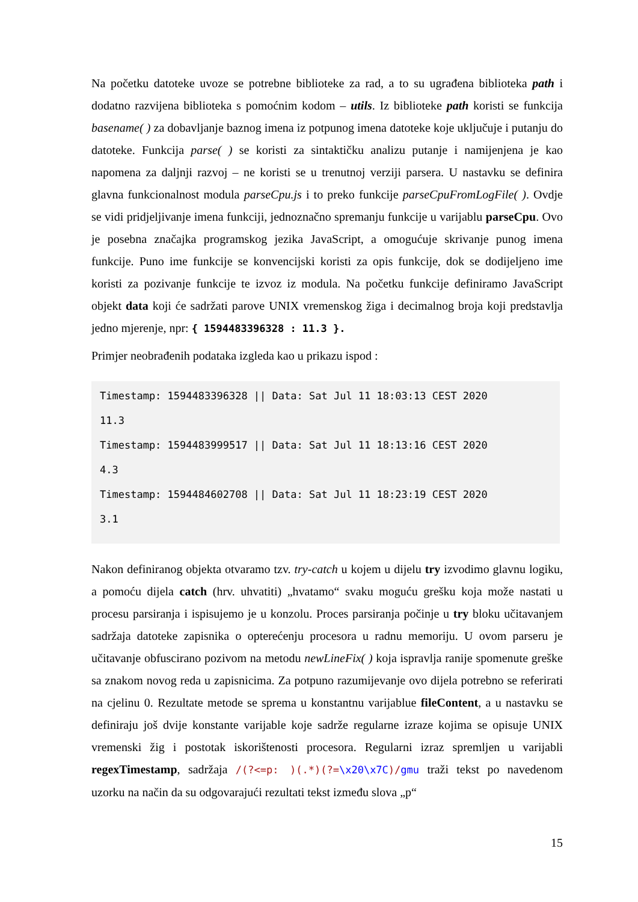Na početku datoteke uvoze se potrebne biblioteke za rad, a to su ugrađena biblioteka path i dodatno razvijena biblioteka s pomoćnim kodom – utils. Iz biblioteke path koristi se funkcija basename( ) za dobavljanje baznog imena iz potpunog imena datoteke koje uključuje i putanju do datoteke. Funkcija parse( ) se koristi za sintaktičku analizu putanje i namijenjena je kao napomena za daljnji razvoj – ne koristi se u trenutnoj verziji parsera. U nastavku se definira glavna funkcionalnost modula parseCpu.js i to preko funkcije parseCpuFromLogFile( ). Ovdje se vidi pridjeljivanje imena funkciji, jednoznačno spremanju funkcije u varijablu parseCpu. Ovo je posebna značajka programskog jezika JavaScript, a omogućuje skrivanje punog imena funkcije. Puno ime funkcije se konvencijski koristi za opis funkcije, dok se dodijeljeno ime koristi za pozivanje funkcije te izvoz iz modula. Na početku funkcije definiramo JavaScript objekt data koji će sadržati parove UNIX vremenskog žiga i decimalnog broja koji predstavlja jedno mjerenje, npr: { 1594483396328 : 11.3 }.
Primjer neobrađenih podataka izgleda kao u prikazu ispod :
Timestamp: 1594483396328 || Data: Sat Jul 11 18:03:13 CEST 2020
11.3
Timestamp: 1594483999517 || Data: Sat Jul 11 18:13:16 CEST 2020
4.3
Timestamp: 1594484602708 || Data: Sat Jul 11 18:23:19 CEST 2020
3.1
Nakon definiranog objekta otvaramo tzv. try-catch u kojem u dijelu try izvodimo glavnu logiku, a pomoću dijela catch (hrv. uhvatiti) „hvatamo“ svaku moguću grešku koja može nastati u procesu parsiranja i ispisujemo je u konzolu. Proces parsiranja počinje u try bloku učitavanjem sadržaja datoteke zapisnika o opterećenju procesora u radnu memoriju. U ovom parseru je učitavanje obfuscirano pozivom na metodu newLineFix( ) koja ispravlja ranije spomenute greške sa znakom novog reda u zapisnicima. Za potpuno razumijevanje ovo dijela potrebno se referirati na cjelinu 0. Rezultate metode se sprema u konstantnu varijablue fileContent, a u nastavku se definiraju još dvije konstante varijable koje sadrže regularne izraze kojima se opisuje UNIX vremenski žig i postotak iskorištenosti procesora. Regularni izraz spremljen u varijabli regexTimestamp, sadržaja /(?<=p: )(.*)(?=\x20\x7C)/gmu traži tekst po navedenom uzorku na način da su odgovarajući rezultati tekst između slova „p“
15